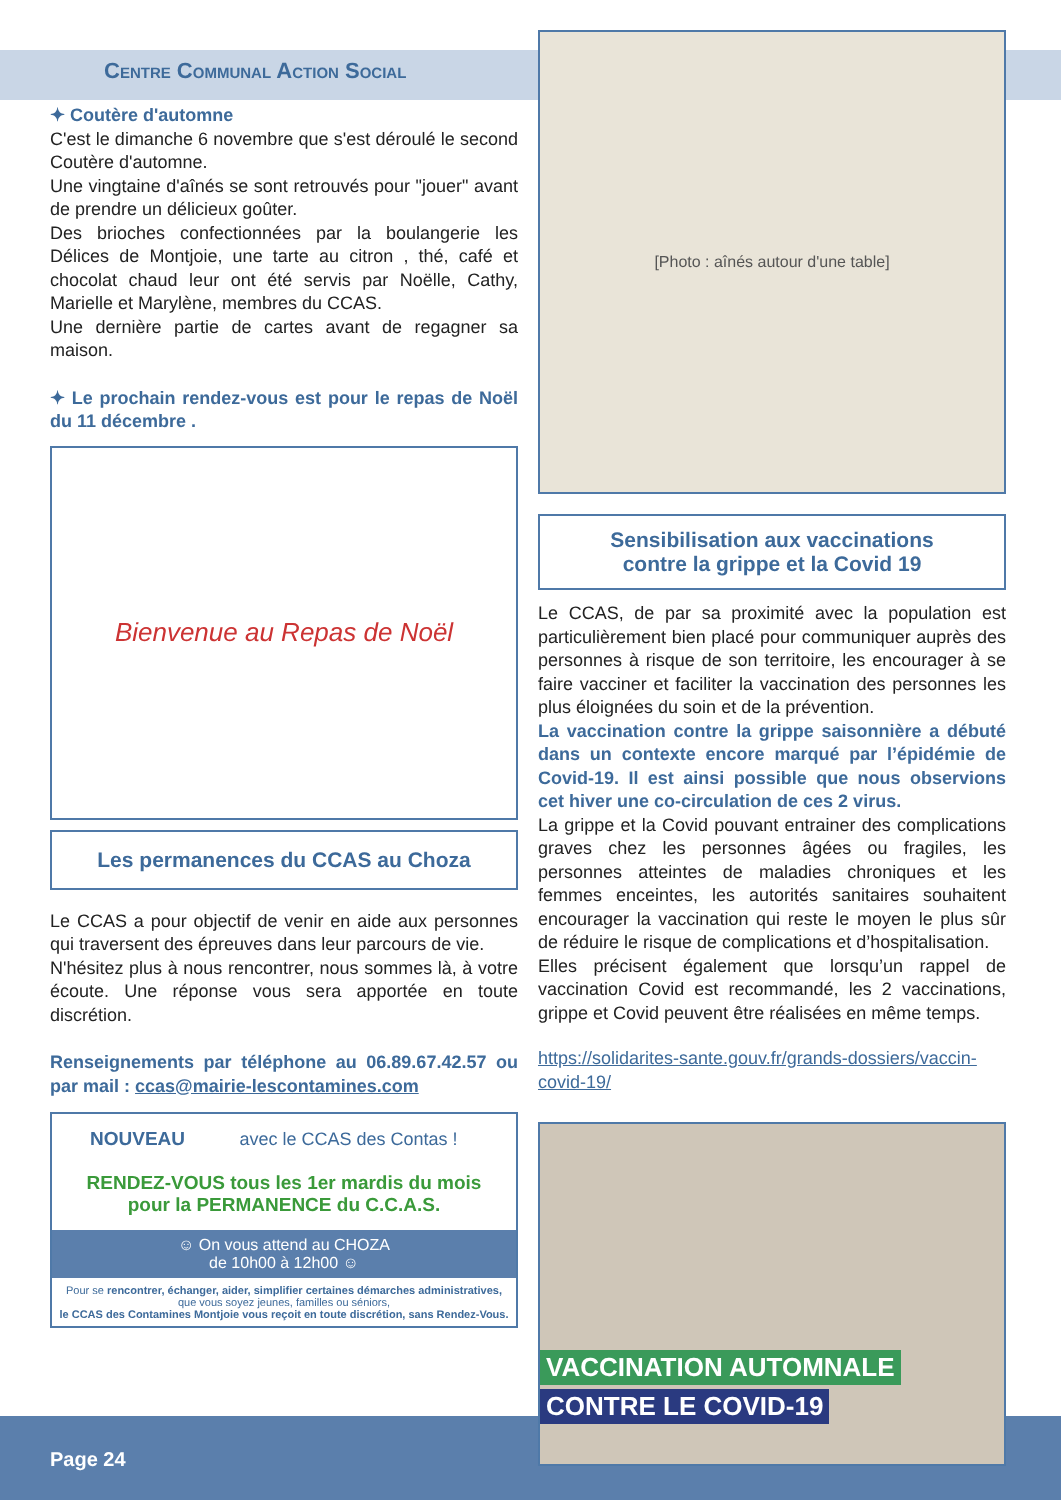Centre Communal Action Social
✦ Coutère d'automne
C'est le dimanche 6 novembre que s'est déroulé le second Coutère d'automne.
Une vingtaine d'aînés se sont retrouvés pour "jouer" avant de prendre un délicieux goûter.
Des brioches confectionnées par la boulangerie les Délices de Montjoie, une tarte au citron , thé, café et chocolat chaud leur ont été servis par Noëlle, Cathy, Marielle et Marylène, membres du CCAS.
Une dernière partie de cartes avant de regagner sa maison.
✦ Le prochain rendez-vous est pour le repas de Noël du 11 décembre .
Bienvenue au Repas de Noël
Les permanences du CCAS au Choza
Le CCAS a pour objectif de venir en aide aux personnes qui traversent des épreuves dans leur parcours de vie.
N'hésitez plus à nous rencontrer, nous sommes là, à votre écoute. Une réponse vous sera apportée en toute discrétion.
Renseignements par téléphone au 06.89.67.42.57 ou par mail : ccas@mairie-lescontamines.com
NOUVEAU avec le CCAS des Contas !
RENDEZ-VOUS tous les 1er mardis du mois
pour la PERMANENCE du C.C.A.S.
☺ On vous attend au CHOZA
de 10h00 à 12h00 ☺
Pour se rencontrer, échanger, aider, simplifier certaines démarches administratives, que vous soyez jeunes, familles ou séniors,
le CCAS des Contamines Montjoie vous reçoit en toute discrétion, sans Rendez-Vous.
[Photo : aînés autour d'une table]
Sensibilisation aux vaccinations
contre la grippe et la Covid 19
Le CCAS, de par sa proximité avec la population est particulièrement bien placé pour communiquer auprès des personnes à risque de son territoire, les encourager à se faire vacciner et faciliter la vaccination des personnes les plus éloignées du soin et de la prévention.
La vaccination contre la grippe saisonnière a débuté dans un contexte encore marqué par l’épidémie de Covid-19. Il est ainsi possible que nous observions cet hiver une co-circulation de ces 2 virus.
La grippe et la Covid pouvant entrainer des complications graves chez les personnes âgées ou fragiles, les personnes atteintes de maladies chroniques et les femmes enceintes, les autorités sanitaires souhaitent encourager la vaccination qui reste le moyen le plus sûr de réduire le risque de complications et d’hospitalisation.
Elles précisent également que lorsqu’un rappel de vaccination Covid est recommandé, les 2 vaccinations, grippe et Covid peuvent être réalisées en même temps.
https://solidarites-sante.gouv.fr/grands-dossiers/vaccin-covid-19/
VACCINATION AUTOMNALE
CONTRE LE COVID-19
Page 24